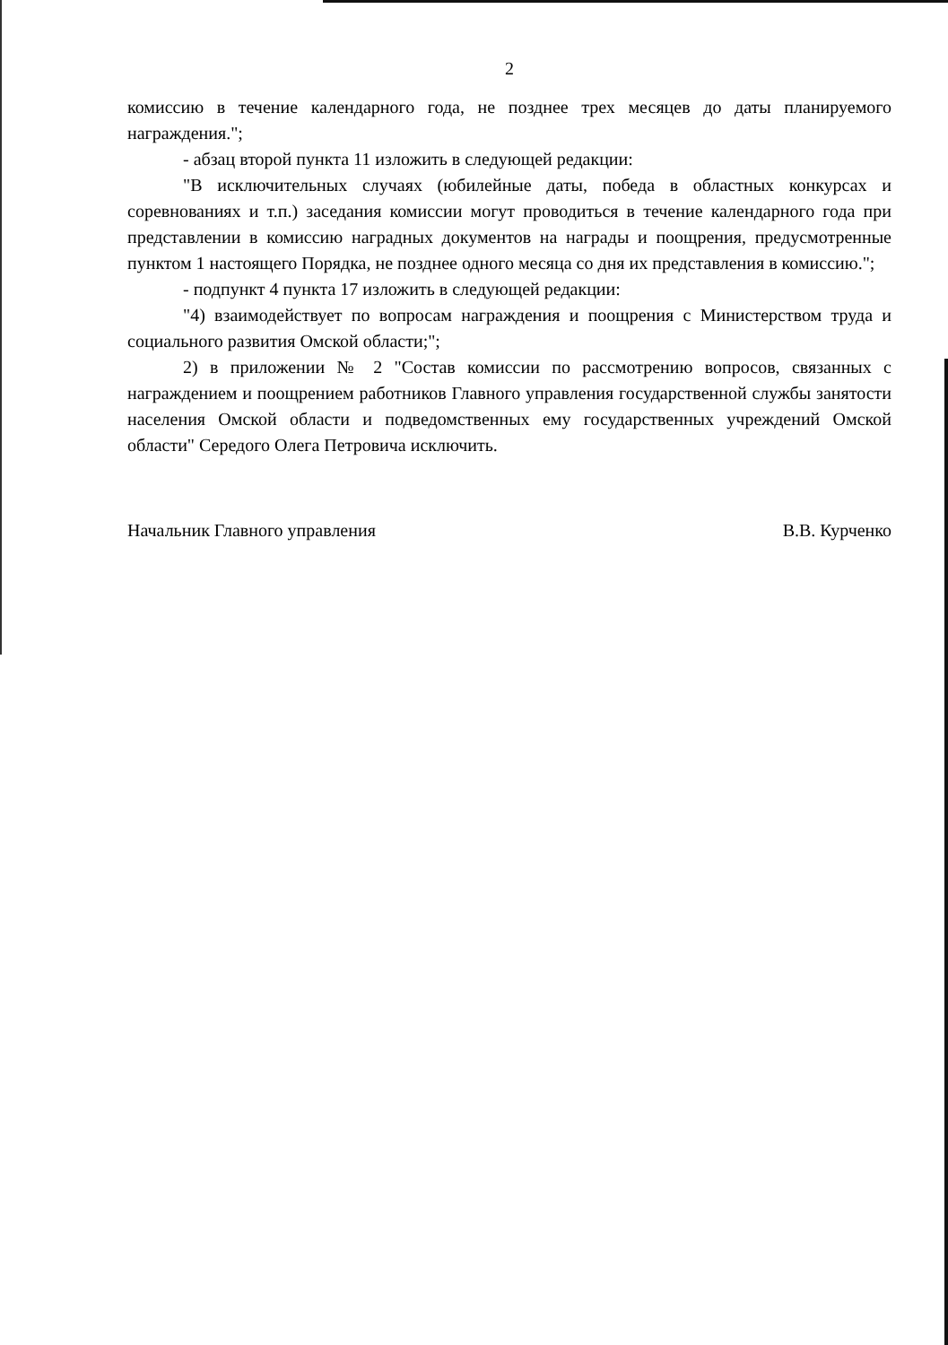2
комиссию в течение календарного года, не позднее трех месяцев до даты планируемого награждения.";
- абзац второй пункта 11 изложить в следующей редакции:
"В исключительных случаях (юбилейные даты, победа в областных конкурсах и соревнованиях и т.п.) заседания комиссии могут проводиться в течение календарного года при представлении в комиссию наградных документов на награды и поощрения, предусмотренные пунктом 1 настоящего Порядка, не позднее одного месяца со дня их представления в комиссию.";
- подпункт 4 пункта 17 изложить в следующей редакции:
"4) взаимодействует по вопросам награждения и поощрения с Министерством труда и социального развития Омской области;";
2) в приложении № 2 "Состав комиссии по рассмотрению вопросов, связанных с награждением и поощрением работников Главного управления государственной службы занятости населения Омской области и подведомственных ему государственных учреждений Омской области" Середого Олега Петровича исключить.
Начальник Главного управления В.В. Курченко